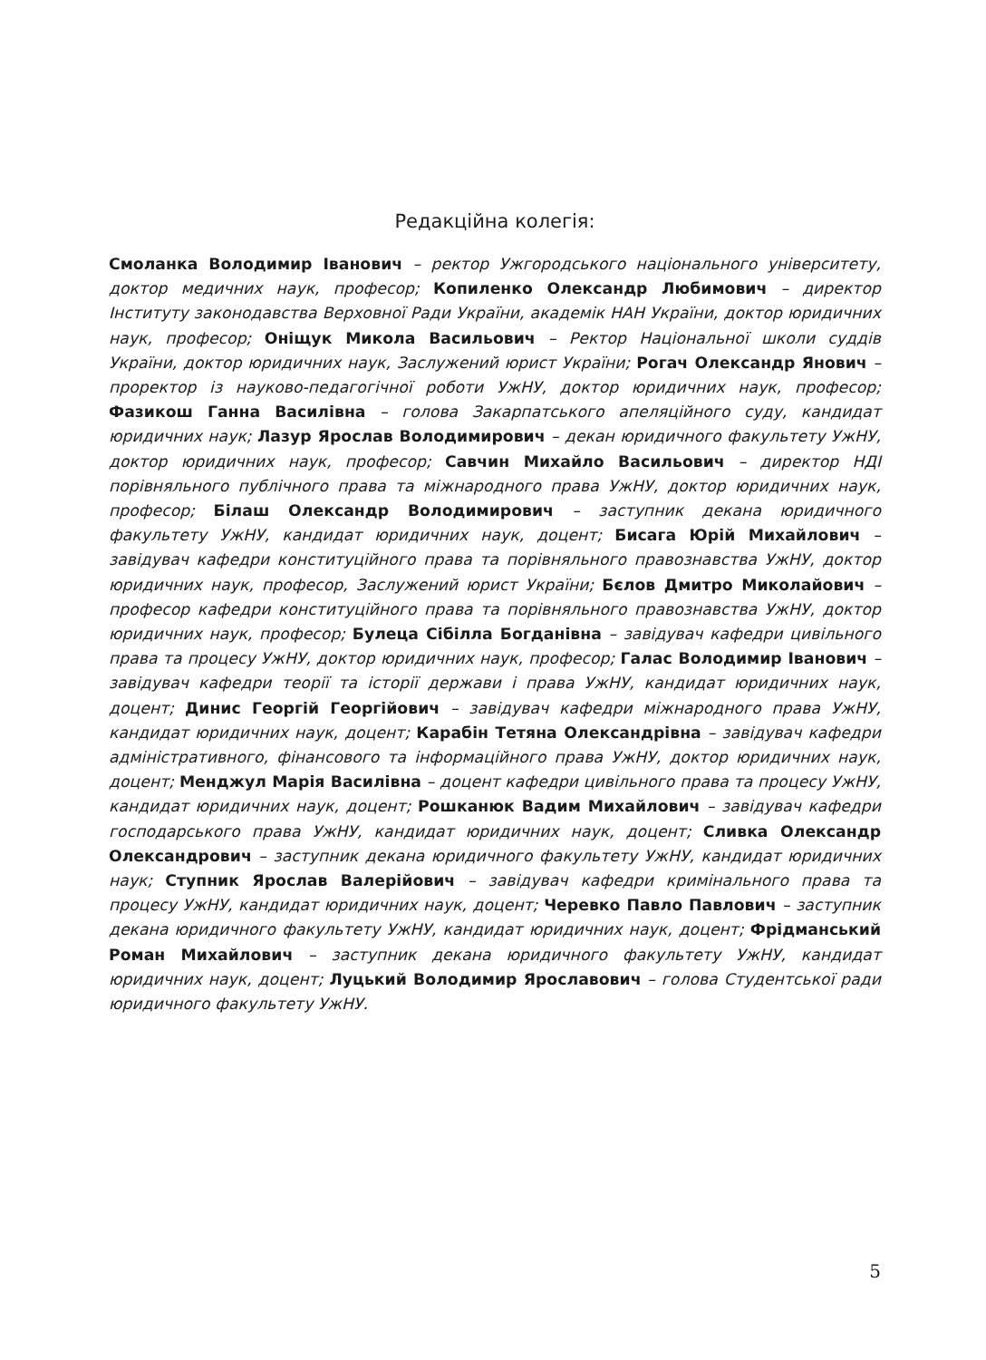Редакційна колегія:
Смоланка Володимир Іванович – ректор Ужгородського національного університету, доктор медичних наук, професор; Копиленко Олександр Любимович – директор Інституту законодавства Верховної Ради України, академік НАН України, доктор юридичних наук, професор; Оніщук Микола Васильович – Ректор Національної школи суддів України, доктор юридичних наук, Заслужений юрист України; Рогач Олександр Янович – проректор із науково-педагогічної роботи УжНУ, доктор юридичних наук, професор; Фазикош Ганна Василівна – голова Закарпатського апеляційного суду, кандидат юридичних наук; Лазур Ярослав Володимирович – декан юридичного факультету УжНУ, доктор юридичних наук, професор; Савчин Михайло Васильович – директор НДІ порівняльного публічного права та міжнародного права УжНУ, доктор юридичних наук, професор; Білаш Олександр Володимирович – заступник декана юридичного факультету УжНУ, кандидат юридичних наук, доцент; Бисага Юрій Михайлович – завідувач кафедри конституційного права та порівняльного правознавства УжНУ, доктор юридичних наук, професор, Заслужений юрист України; Бєлов Дмитро Миколайович – професор кафедри конституційного права та порівняльного правознавства УжНУ, доктор юридичних наук, професор; Булеца Сібілла Богданівна – завідувач кафедри цивільного права та процесу УжНУ, доктор юридичних наук, професор; Галас Володимир Іванович – завідувач кафедри теорії та історії держави і права УжНУ, кандидат юридичних наук, доцент; Динис Георгій Георгійович – завідувач кафедри міжнародного права УжНУ, кандидат юридичних наук, доцент; Карабін Тетяна Олександрівна – завідувач кафедри адміністративного, фінансового та інформаційного права УжНУ, доктор юридичних наук, доцент; Менджул Марія Василівна – доцент кафедри цивільного права та процесу УжНУ, кандидат юридичних наук, доцент; Рошканюк Вадим Михайлович – завідувач кафедри господарського права УжНУ, кандидат юридичних наук, доцент; Сливка Олександр Олександрович – заступник декана юридичного факультету УжНУ, кандидат юридичних наук; Ступник Ярослав Валерійович – завідувач кафедри кримінального права та процесу УжНУ, кандидат юридичних наук, доцент; Черевко Павло Павлович – заступник декана юридичного факультету УжНУ, кандидат юридичних наук, доцент; Фрідманський Роман Михайлович – заступник декана юридичного факультету УжНУ, кандидат юридичних наук, доцент; Луцький Володимир Ярославович – голова Студентської ради юридичного факультету УжНУ.
5